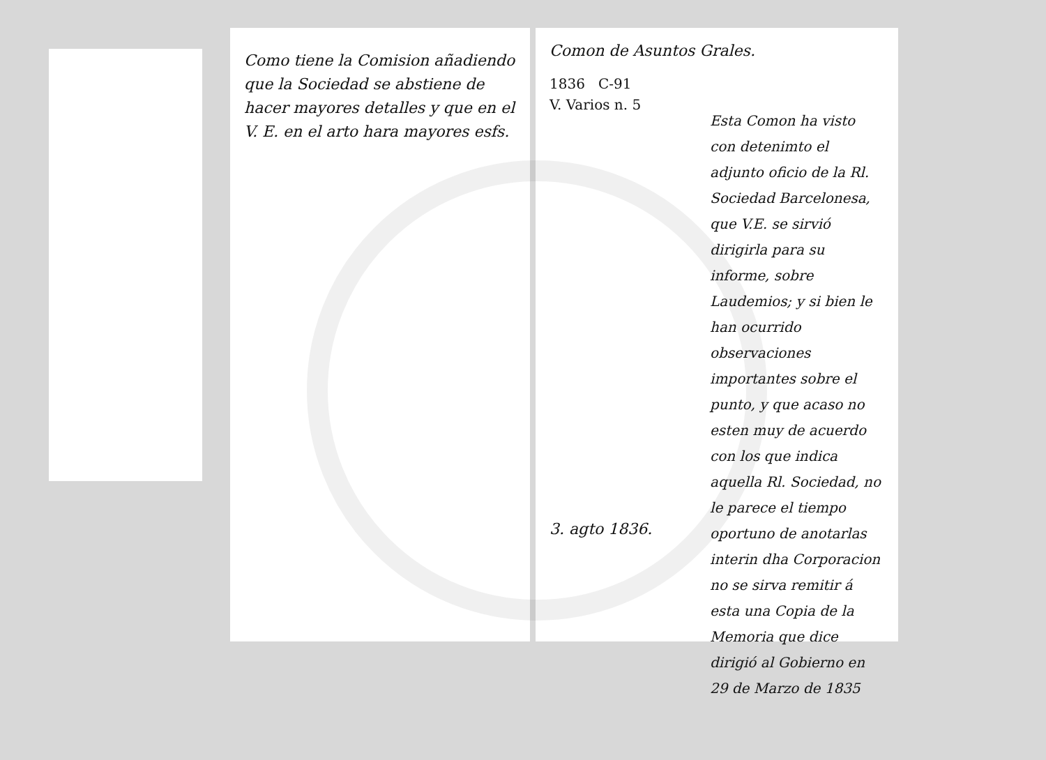Como tiene la Comision añadiendo que la Sociedad se abstiene de hacer mayores detalles y que en el V. E. en el arto hara mayores esfs.
Comon de Asuntos Grales.
1836 C-91
V. Varios n. 5
Esta Comon ha visto con detenimto el adjunto oficio de la Rl. Sociedad Barcelonesa, que V.E. se sirvió dirigirla para su informe, sobre Laudemios; y si bien le han ocurrido observaciones importantes sobre el punto, y que acaso no esten muy de acuerdo con los que indica aquella Rl. Sociedad, no le parece el tiempo oportuno de anotarlas interin dha Corporacion no se sirva remitir á esta una Copia de la Memoria que dice dirigió al Gobierno en 29 de Marzo de 1835
3. agto 1836.